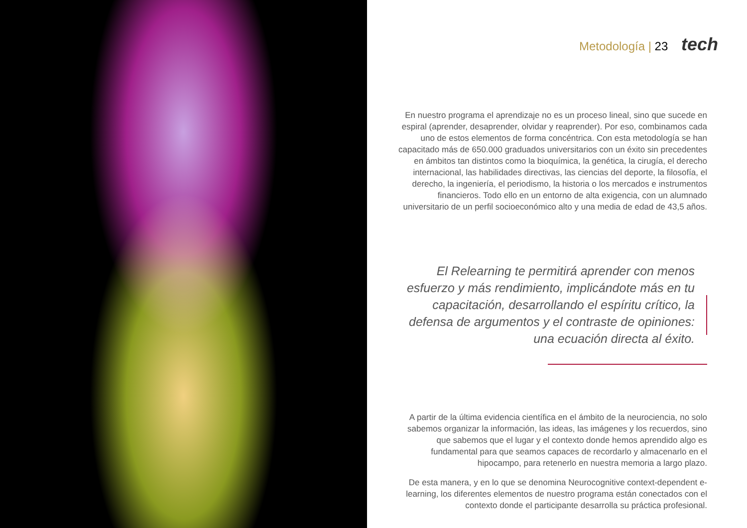Metodología | 23 tech
En nuestro programa el aprendizaje no es un proceso lineal, sino que sucede en espiral (aprender, desaprender, olvidar y reaprender). Por eso, combinamos cada uno de estos elementos de forma concéntrica. Con esta metodología se han capacitado más de 650.000 graduados universitarios con un éxito sin precedentes en ámbitos tan distintos como la bioquímica, la genética, la cirugía, el derecho internacional, las habilidades directivas, las ciencias del deporte, la filosofía, el derecho, la ingeniería, el periodismo, la historia o los mercados e instrumentos financieros. Todo ello en un entorno de alta exigencia, con un alumnado universitario de un perfil socioeconómico alto y una media de edad de 43,5 años.
El Relearning te permitirá aprender con menos esfuerzo y más rendimiento, implicándote más en tu capacitación, desarrollando el espíritu crítico, la defensa de argumentos y el contraste de opiniones: una ecuación directa al éxito.
A partir de la última evidencia científica en el ámbito de la neurociencia, no solo sabemos organizar la información, las ideas, las imágenes y los recuerdos, sino que sabemos que el lugar y el contexto donde hemos aprendido algo es fundamental para que seamos capaces de recordarlo y almacenarlo en el hipocampo, para retenerlo en nuestra memoria a largo plazo.
De esta manera, y en lo que se denomina Neurocognitive context-dependent e-learning, los diferentes elementos de nuestro programa están conectados con el contexto donde el participante desarrolla su práctica profesional.